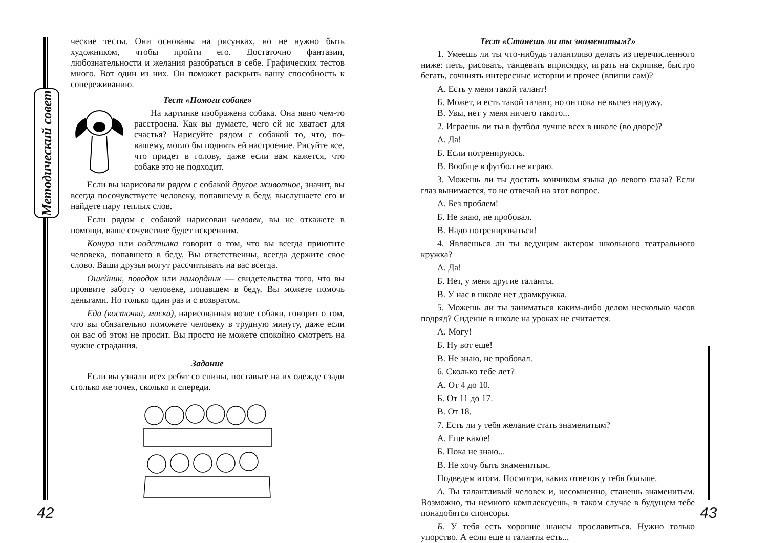Методический совет
ческие тесты. Они основаны на рисунках, но не нужно быть художником, чтобы пройти его. Достаточно фантазии, любознательности и желания разобраться в себе. Графических тестов много. Вот один из них. Он поможет раскрыть вашу способность к сопереживанию.
Тест «Помоги собаке»
На картинке изображена собака. Она явно чем-то расстроена. Как вы думаете, чего ей не хватает для счастья? Нарисуйте рядом с собакой то, что, по-вашему, могло бы поднять ей настроение. Рисуйте все, что придет в голову, даже если вам кажется, что собаке это не подходит.
Если вы нарисовали рядом с собакой другое животное, значит, вы всегда посочувствуете человеку, попавшему в беду, выслушаете его и найдете пару теплых слов.
Если рядом с собакой нарисован человек, вы не откажете в помощи, ваше сочувствие будет искренним.
Конура или подстилка говорит о том, что вы всегда приютите человека, попавшего в беду. Вы ответственны, всегда держите свое слово. Ваши друзья могут рассчитывать на вас всегда.
Ошейник, поводок или намордник — свидетельства того, что вы проявите заботу о человеке, попавшем в беду. Вы можете помочь деньгами. Но только один раз и с возвратом.
Еда (косточка, миска), нарисованная возле собаки, говорит о том, что вы обязательно поможете человеку в трудную минуту, даже если он вас об этом не просит. Вы просто не можете спокойно смотреть на чужие страдания.
Задание
Если вы узнали всех ребят со спины, поставьте на их одежде сзади столько же точек, сколько и спереди.
42
Тест «Станешь ли ты знаменитым?»
1. Умеешь ли ты что-нибудь талантливо делать из перечисленного ниже: петь, рисовать, танцевать вприсядку, играть на скрипке, быстро бегать, сочинять интересные истории и прочее (впиши сам)?
А. Есть у меня такой талант!
Б. Может, и есть такой талант, но он пока не вылез наружу.
В. Увы, нет у меня ничего такого...
2. Играешь ли ты в футбол лучше всех в школе (во дворе)?
А. Да!
Б. Если потренируюсь.
В. Вообще в футбол не играю.
3. Можешь ли ты достать кончиком языка до левого глаза? Если глаз вынимается, то не отвечай на этот вопрос.
А. Без проблем!
Б. Не знаю, не пробовал.
В. Надо потренироваться!
4. Являешься ли ты ведущим актером школьного театрального кружка?
А. Да!
Б. Нет, у меня другие таланты.
В. У нас в школе нет драмкружка.
5. Можешь ли ты заниматься каким-либо делом несколько часов подряд? Сидение в школе на уроках не считается.
А. Могу!
Б. Ну вот еще!
В. Не знаю, не пробовал.
6. Сколько тебе лет?
А. От 4 до 10.
Б. От 11 до 17.
В. От 18.
7. Есть ли у тебя желание стать знаменитым?
А. Еще какое!
Б. Пока не знаю...
В. Не хочу быть знаменитым.
Подведем итоги. Посмотри, каких ответов у тебя больше.
А. Ты талантливый человек и, несомненно, станешь знаменитым. Возможно, ты немного комплексуешь, в таком случае в будущем тебе понадобятся спонсоры.
Б. У тебя есть хорошие шансы прославиться. Нужно только упорство. А если еще и таланты есть...
43